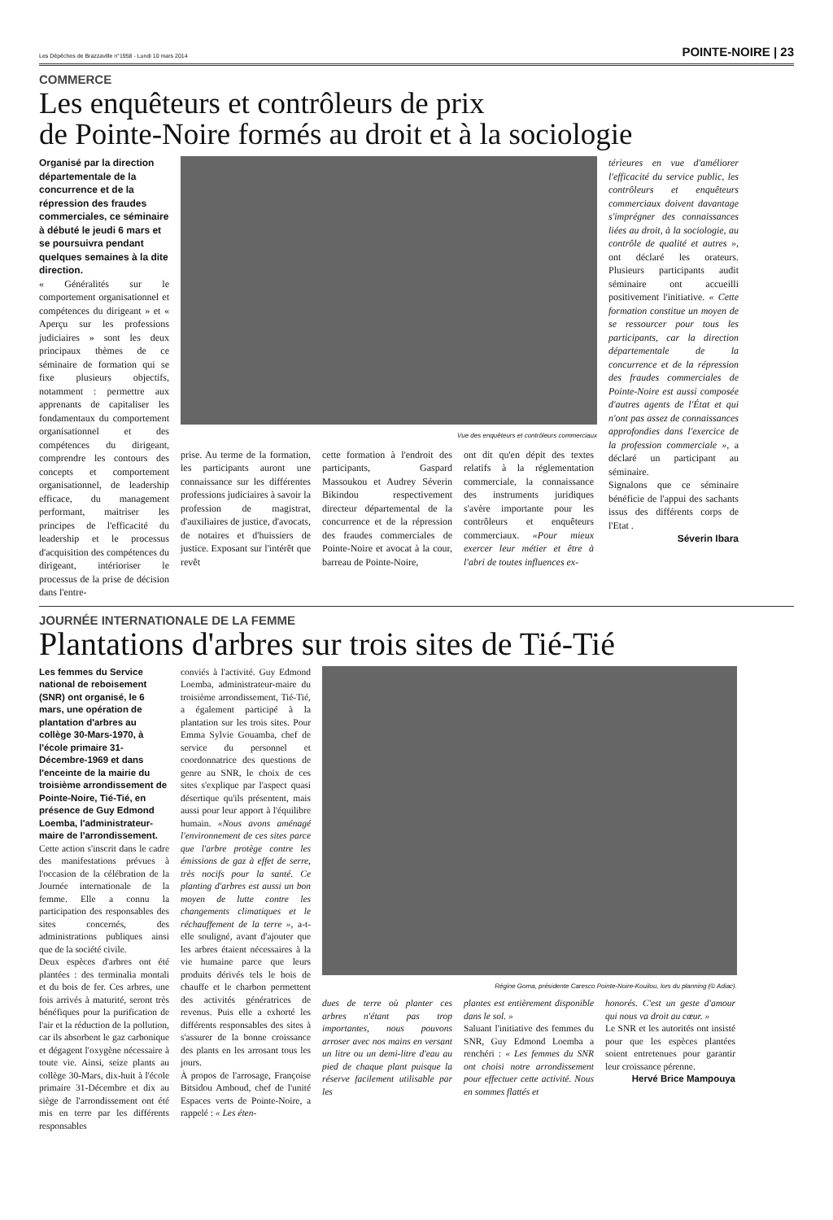Les Dépêches de Brazzaville n°1958 - Lundi 10 mars 2014 POINTE-NOIRE | 23
COMMERCE
Les enquêteurs et contrôleurs de prix
de Pointe-Noire formés au droit et à la sociologie
Organisé par la direction départementale de la concurrence et de la répression des fraudes commerciales, ce séminaire à débuté le jeudi 6 mars et se poursuivra pendant quelques semaines à la dite direction.
« Généralités sur le comportement organisationnel et compétences du dirigeant » et « Aperçu sur les professions judiciaires » sont les deux principaux thèmes de ce séminaire de formation qui se fixe plusieurs objectifs, notamment : permettre aux apprenants de capitaliser les fondamentaux du comportement organisationnel et des compétences du dirigeant, comprendre les contours des concepts et comportement organisationnel, de leadership efficace, du management performant, maitriser les principes de l'efficacité du leadership et le processus d'acquisition des compétences du dirigeant, intérioriser le processus de la prise de décision dans l'entre-
Vue des enquêteurs et contrôleurs commerciaux
prise. Au terme de la formation, les participants auront une connaissance sur les différentes professions judiciaires à savoir la profession de magistrat, d'auxiliaires de justice, d'avocats, de notaires et d'huissiers de justice. Exposant sur l'intérêt que revêt
cette formation à l'endroit des participants, Gaspard Massoukou et Audrey Séverin Bikindou respectivement directeur départemental de la concurrence et de la répression des fraudes commerciales de Pointe-Noire et avocat à la cour, barreau de Pointe-Noire,
ont dit qu'en dépit des textes relatifs à la réglementation commerciale, la connaissance des instruments juridiques s'avère importante pour les contrôleurs et enquêteurs commerciaux. «Pour mieux exercer leur métier et être à l'abri de toutes influences ex-
térieures en vue d'améliorer l'efficacité du service public, les contrôleurs et enquêteurs commerciaux doivent davantage s'imprégner des connaissances liées au droit, à la sociologie, au contrôle de qualité et autres », ont déclaré les orateurs. Plusieurs participants audit séminaire ont accueilli positivement l'initiative. « Cette formation constitue un moyen de se ressourcer pour tous les participants, car la direction départementale de la concurrence et de la répression des fraudes commerciales de Pointe-Noire est aussi composée d'autres agents de l'État et qui n'ont pas assez de connaissances approfondies dans l'exercice de la profession commerciale », a déclaré un participant au séminaire.
Signalons que ce séminaire bénéficie de l'appui des sachants issus des différents corps de l'Etat .
Séverin Ibara
JOURNÉE INTERNATIONALE DE LA FEMME
Plantations d'arbres sur trois sites de Tié-Tié
Les femmes du Service national de reboisement (SNR) ont organisé, le 6 mars, une opération de plantation d'arbres au collège 30-Mars-1970, à l'école primaire 31-Décembre-1969 et dans l'enceinte de la mairie du troisième arrondissement de Pointe-Noire, Tié-Tié, en présence de Guy Edmond Loemba, l'administrateur-maire de l'arrondissement.
Cette action s'inscrit dans le cadre des manifestations prévues à l'occasion de la célébration de la Journée internationale de la femme. Elle a connu la participation des responsables des sites concernés, des administrations publiques ainsi que de la société civile.
Deux espèces d'arbres ont été plantées : des terminalia montali et du bois de fer. Ces arbres, une fois arrivés à maturité, seront très bénéfiques pour la purification de l'air et la réduction de la pollution, car ils absorbent le gaz carbonique et dégagent l'oxygène nécessaire à toute vie. Ainsi, seize plants au collège 30-Mars, dix-huit à l'école primaire 31-Décembre et dix au siège de l'arrondissement ont été mis en terre par les différents responsables
conviés à l'activité. Guy Edmond Loemba, administrateur-maire du troisième arrondissement, Tié-Tié, a également participé à la plantation sur les trois sites. Pour Emma Sylvie Gouamba, chef de service du personnel et coordonnatrice des questions de genre au SNR, le choix de ces sites s'explique par l'aspect quasi désertique qu'ils présentent, mais aussi pour leur apport à l'équilibre humain. «Nous avons aménagé l'environnement de ces sites parce que l'arbre protège contre les émissions de gaz à effet de serre, très nocifs pour la santé. Ce planting d'arbres est aussi un bon moyen de lutte contre les changements climatiques et le réchauffement de la terre », a-t-elle souligné, avant d'ajouter que les arbres étaient nécessaires à la vie humaine parce que leurs produits dérivés tels le bois de chauffe et le charbon permettent des activités génératrices de revenus. Puis elle a exhorté les différents responsables des sites à s'assurer de la bonne croissance des plants en les arrosant tous les jours.
À propos de l'arrosage, Françoise Bitsidou Amboud, chef de l'unité Espaces verts de Pointe-Noire, a rappelé : « Les éten-
Régine Goma, présidente Caresco Pointe-Noire-Kouilou, lors du planning (© Adiac).
dues de terre où planter ces arbres n'étant pas trop importantes, nous pouvons arroser avec nos mains en versant un litre ou un demi-litre d'eau au pied de chaque plant puisque la réserve facilement utilisable par les
plantes est entièrement disponible dans le sol. »
Saluant l'initiative des femmes du SNR, Guy Edmond Loemba a renchéri : « Les femmes du SNR ont choisi notre arrondissement pour effectuer cette activité. Nous en sommes flattés et
honorés. C'est un geste d'amour qui nous va droit au cœur. »
Le SNR et les autorités ont insisté pour que les espèces plantées soient entretenues pour garantir leur croissance pérenne.
Hervé Brice Mampouya